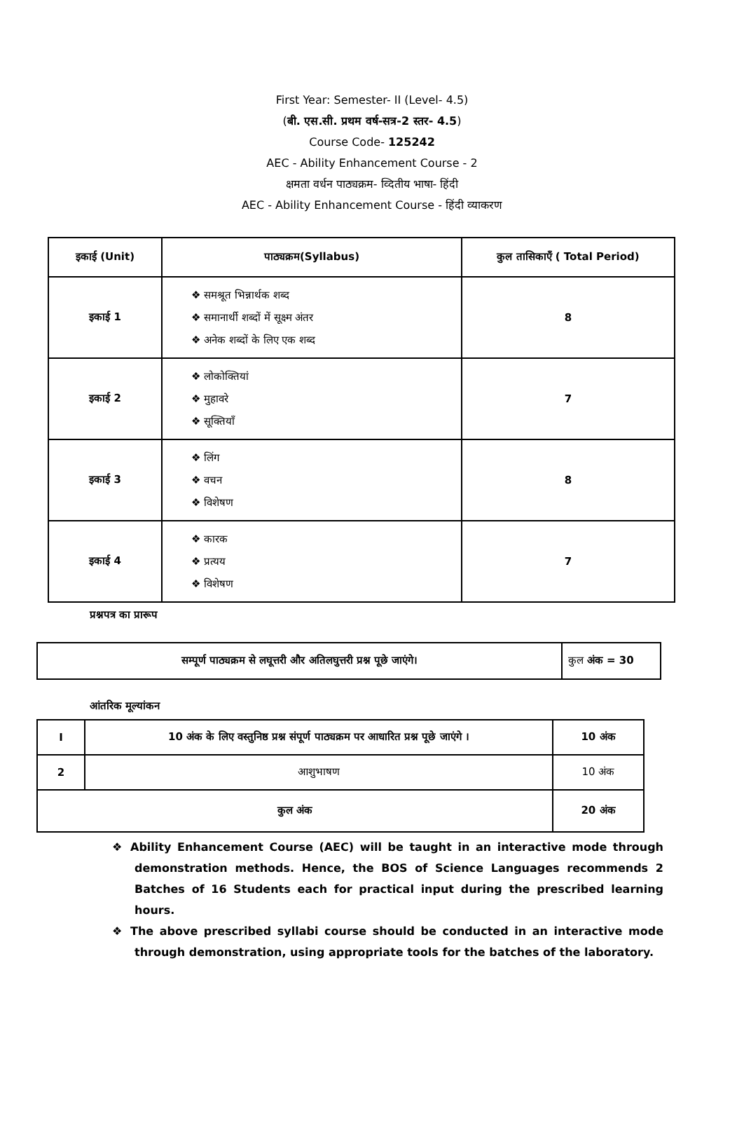First Year: Semester- II (Level- 4.5)
(बी. एस.सी. प्रथम वर्ष-सत्र-2 स्तर- 4.5)
Course Code- 125242
AEC - Ability Enhancement Course - 2
क्षमता वर्धन पाठ्यक्रम- व्दितीय भाषा- हिंदी
AEC - Ability Enhancement Course - हिंदी व्याकरण
| इकाई (Unit) | पाठ्यक्रम(Syllabus) | कुल तासिकाएँ ( Total Period) |
| --- | --- | --- |
| इकाई 1 | ❖ समश्रूत भिन्नार्थक शब्द ❖ समानार्थी शब्दों में सूक्ष्म अंतर ❖ अनेक शब्दों के लिए एक शब्द | 8 |
| इकाई 2 | ❖ लोकोक्तियां ❖ मुहावरे ❖ सूक्तियाँ | 7 |
| इकाई 3 | ❖ लिंग ❖ वचन ❖ विशेषण | 8 |
| इकाई 4 | ❖ कारक ❖ प्रत्यय ❖ विशेषण | 7 |
प्रश्नपत्र का प्रारूप
| सम्पूर्ण पाठ्यक्रम से लघूत्तरी और अतिलघुत्तरी प्रश्न पूछे जाएंगे। | कुल अंक = 30 |
आंतरिक मूल्यांकन
| I | 10 अंक के लिए वस्तुनिष्ठ प्रश्न संपूर्ण पाठ्यक्रम पर आधारित प्रश्न पूछे जाएंगे । | 10 अंक |
| 2 | आशुभाषण | 10 अंक |
| कुल अंक | | 20 अंक |
❖ Ability Enhancement Course (AEC) will be taught in an interactive mode through demonstration methods. Hence, the BOS of Science Languages recommends 2 Batches of 16 Students each for practical input during the prescribed learning hours.
❖ The above prescribed syllabi course should be conducted in an interactive mode through demonstration, using appropriate tools for the batches of the laboratory.